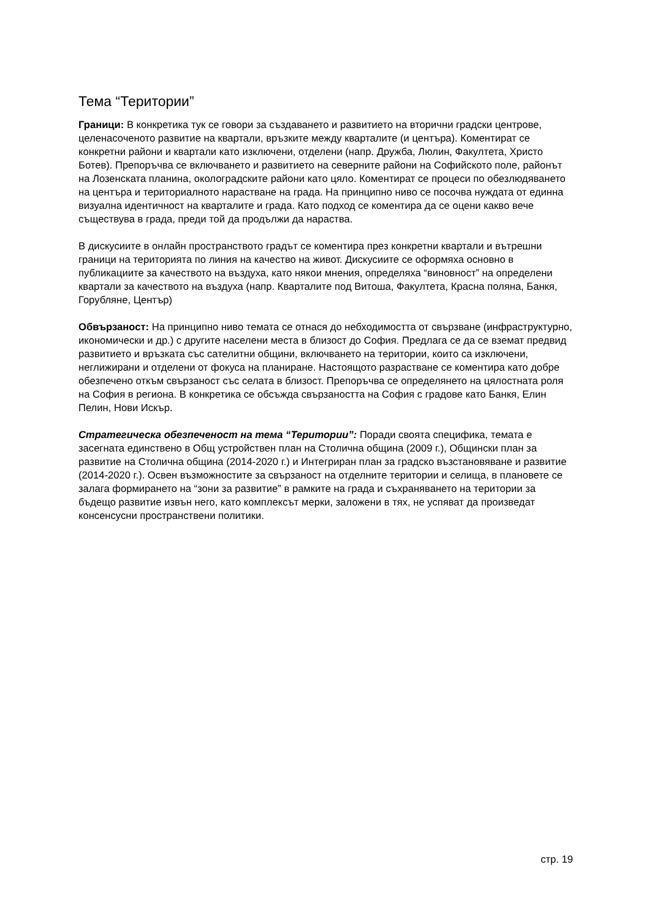Тема “Територии”
Граници: В конкретика тук се говори за създаването и развитието на вторични градски центрове, целенасоченото развитие на квартали, връзките между кварталите (и центъра). Коментират се конкретни райони и квартали като изключени, отделени (напр. Дружба, Люлин, Факултета, Христо Ботев). Препоръчва се включването и развитието на северните райони на Софийското поле, районът на Лозенската планина, околоградските райони като цяло. Коментират се процеси по обезлюдяването на центъра и териториалното нарастване на града. На принципно ниво се посочва нуждата от единна визуална идентичност на кварталите и града. Като подход се коментира да се оцени какво вече съществува в града, преди той да продължи да нараства.
В дискусиите в онлайн пространството градът се коментира през конкретни квартали и вътрешни граници на територията по линия на качество на живот. Дискусиите се оформяха основно в публикациите за качеството на въздуха, като някои мнения, определяха “виновност” на определени квартали за качеството на въздуха (напр. Кварталите под Витоша, Факултета, Красна поляна, Банкя, Горубляне, Център)
Обвързаност: На принципно ниво темата се отнася до небходимостта от свързване (инфраструктурно, икономически и др.) с другите населени места в близост до София. Предлага се да се вземат предвид развитието и връзката със сателитни общини, включването на територии, които са изключени, неглижирани и отделени от фокуса на планиране. Настоящото разрастване се коментира като добре обезпечено откъм свързаност със селата в близост. Препоръчва се определянето на цялостната роля на София в региона. В конкретика се обсъжда свързаността на София с градове като Банкя, Елин Пелин, Нови Искър.
Стратегическа обезпеченост на тема “Територии”: Поради своята специфика, темата е засегната единствено в Общ устройствен план на Столична община (2009 г.), Общински план за развитие на Столична община (2014-2020 г.) и Интегриран план за градско възстановяване и развитие (2014-2020 г.). Освен възможностите за свързаност на отделните територии и селища, в плановете се залага формирането на “зони за развитие” в рамките на града и съхраняването на територии за бъдещо развитие извън него, като комплексът мерки, заложени в тях, не успяват да произведат консенсусни пространствени политики.
стр. 19